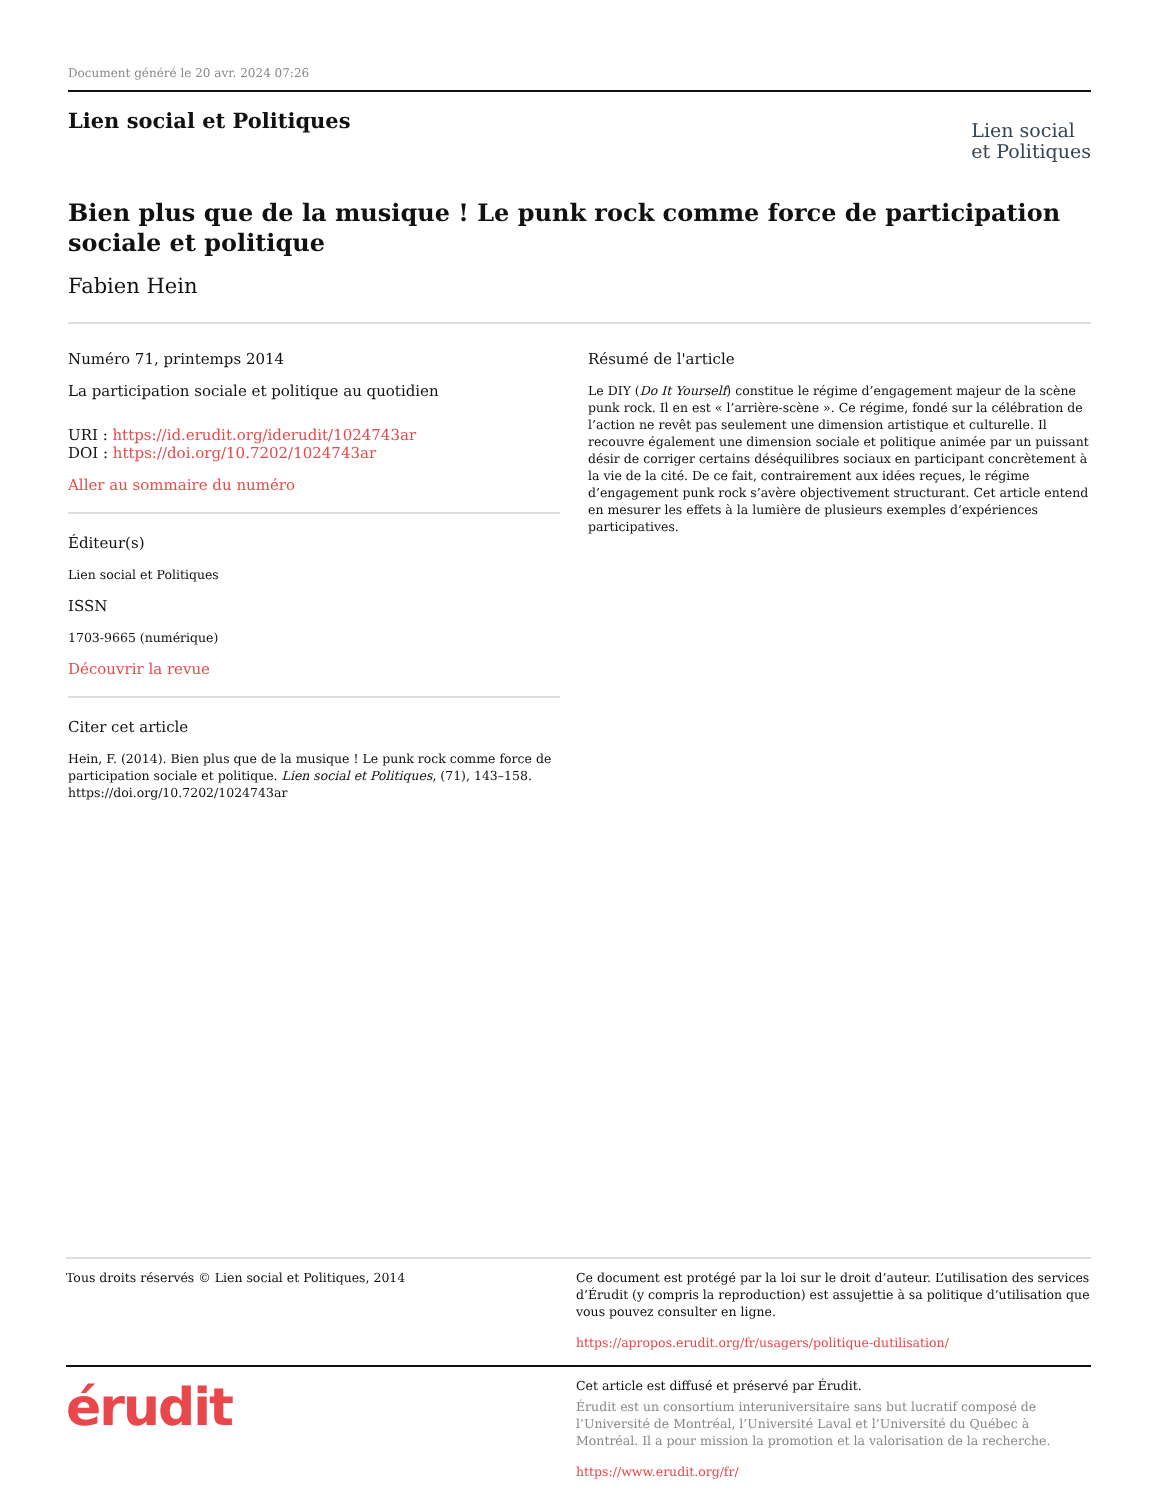Document généré le 20 avr. 2024 07:26
Lien social et Politiques
Lien social
et Politiques
Bien plus que de la musique ! Le punk rock comme force de participation sociale et politique
Fabien Hein
Numéro 71, printemps 2014
La participation sociale et politique au quotidien
URI : https://id.erudit.org/iderudit/1024743ar
DOI : https://doi.org/10.7202/1024743ar
Aller au sommaire du numéro
Éditeur(s)
Lien social et Politiques
ISSN
1703-9665 (numérique)
Découvrir la revue
Citer cet article
Hein, F. (2014). Bien plus que de la musique ! Le punk rock comme force de participation sociale et politique. Lien social et Politiques, (71), 143–158. https://doi.org/10.7202/1024743ar
Résumé de l'article
Le DIY (Do It Yourself) constitue le régime d’engagement majeur de la scène punk rock. Il en est « l’arrière-scène ». Ce régime, fondé sur la célébration de l’action ne revêt pas seulement une dimension artistique et culturelle. Il recouvre également une dimension sociale et politique animée par un puissant désir de corriger certains déséquilibres sociaux en participant concrètement à la vie de la cité. De ce fait, contrairement aux idées reçues, le régime d’engagement punk rock s’avère objectivement structurant. Cet article entend en mesurer les effets à la lumière de plusieurs exemples d’expériences participatives.
Tous droits réservés © Lien social et Politiques, 2014 Ce document est protégé par la loi sur le droit d’auteur. L’utilisation des services d’Érudit (y compris la reproduction) est assujettie à sa politique d’utilisation que vous pouvez consulter en ligne.
https://apropos.erudit.org/fr/usagers/politique-dutilisation/
érudit
Cet article est diffusé et préservé par Érudit.
Érudit est un consortium interuniversitaire sans but lucratif composé de l’Université de Montréal, l’Université Laval et l’Université du Québec à Montréal. Il a pour mission la promotion et la valorisation de la recherche.
https://www.erudit.org/fr/